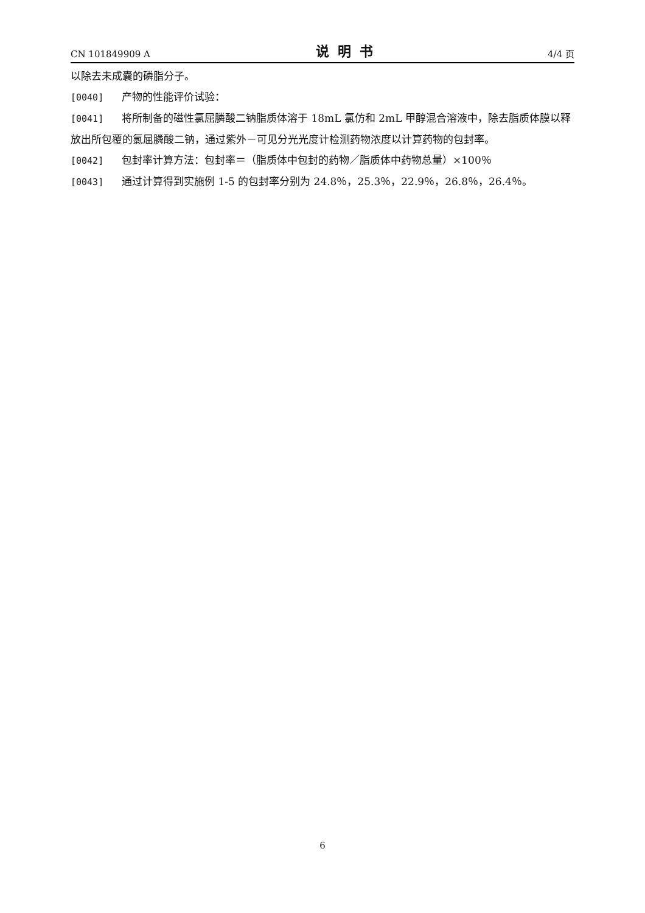CN 101849909 A 说明书 4/4 页
以除去未成囊的磷脂分子。
[0040] 产物的性能评价试验：
[0041] 将所制备的磁性氯屈膦酸二钠脂质体溶于 18mL 氯仿和 2mL 甲醇混合溶液中，除去脂质体膜以释放出所包覆的氯屈膦酸二钠，通过紫外－可见分光光度计检测药物浓度以计算药物的包封率。
[0042] 包封率计算方法：包封率＝（脂质体中包封的药物／脂质体中药物总量）×100％
[0043] 通过计算得到实施例 1-5 的包封率分别为 24.8％，25.3％，22.9％，26.8％，26.4％。
6